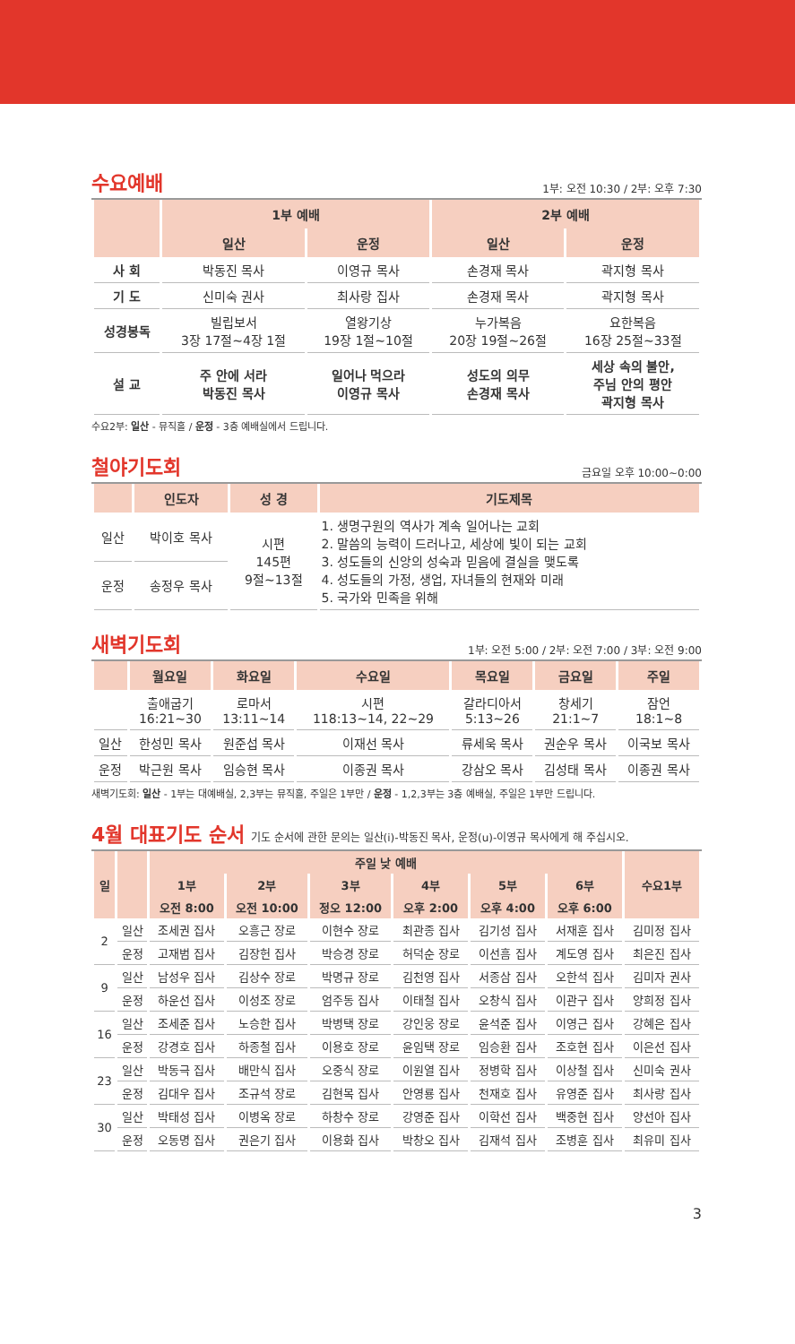수요예배
1부: 오전 10:30 / 2부: 오후 7:30
| | 1부 예배 | | 2부 예배 | |
| --- | --- | --- | --- | --- |
| | 일산 | 운정 | 일산 | 운정 |
| 사 회 | 박동진 목사 | 이영규 목사 | 손경재 목사 | 곽지형 목사 |
| 기 도 | 신미숙 권사 | 최사랑 집사 | 손경재 목사 | 곽지형 목사 |
| 성경봉독 | 빌립보서 3장 17절~4장 1절 | 열왕기상 19장 1절~10절 | 누가복음 20장 19절~26절 | 요한복음 16장 25절~33절 |
| 설 교 | 주 안에 서라 박동진 목사 | 일어나 먹으라 이영규 목사 | 성도의 의무 손경재 목사 | 세상 속의 불안, 주님 안의 평안 곽지형 목사 |
수요2부: 일산 - 뮤직홀 / 운정 - 3층 예배실에서 드립니다.
철야기도회
금요일 오후 10:00~0:00
| | 인도자 | 성 경 | 기도제목 |
| --- | --- | --- | --- |
| 일산 | 박이호 목사 | 시편 145편 9절~13절 | 1. 생명구원의 역사가 계속 일어나는 교회 2. 말씀의 능력이 드러나고, 세상에 빛이 되는 교회 3. 성도들의 신앙의 성숙과 믿음에 결실을 맺도록 4. 성도들의 가정, 생업, 자녀들의 현재와 미래 5. 국가와 민족을 위해 |
| 운정 | 송정우 목사 | | |
새벽기도회
1부: 오전 5:00 / 2부: 오전 7:00 / 3부: 오전 9:00
| | 월요일 | 화요일 | 수요일 | 목요일 | 금요일 | 주일 |
| --- | --- | --- | --- | --- | --- | --- |
| | 출애굽기 16:21~30 | 로마서 13:11~14 | 시편 118:13~14, 22~29 | 갈라디아서 5:13~26 | 창세기 21:1~7 | 잠언 18:1~8 |
| 일산 | 한성민 목사 | 원준섭 목사 | 이재선 목사 | 류세욱 목사 | 권순우 목사 | 이국보 목사 |
| 운정 | 박근원 목사 | 임승현 목사 | 이종권 목사 | 강삼오 목사 | 김성태 목사 | 이종권 목사 |
새벽기도회: 일산 - 1부는 대예배실, 2,3부는 뮤직홀, 주일은 1부만 / 운정 - 1,2,3부는 3층 예배실, 주일은 1부만 드립니다.
4월 대표기도 순서 기도 순서에 관한 문의는 일산(i)-박동진 목사, 운정(u)-이영규 목사에게 해 주십시오.
| 일 | | 주일 낮 예배 | | | | | | 수요1부 |
| --- | --- | --- | --- | --- | --- | --- | --- | --- |
| | | 1부 | 2부 | 3부 | 4부 | 5부 | 6부 | |
| | | 오전 8:00 | 오전 10:00 | 정오 12:00 | 오후 2:00 | 오후 4:00 | 오후 6:00 | |
| 2 | 일산 | 조세권 집사 | 오흥근 장로 | 이현수 장로 | 최관종 집사 | 김기성 집사 | 서재훈 집사 | 김미정 집사 |
| | 운정 | 고재범 집사 | 김장헌 집사 | 박승경 장로 | 허덕순 장로 | 이선흠 집사 | 계도영 집사 | 최은진 집사 |
| 9 | 일산 | 남성우 집사 | 김상수 장로 | 박명규 장로 | 김천영 집사 | 서종삼 집사 | 오한석 집사 | 김미자 권사 |
| | 운정 | 하운선 집사 | 이성조 장로 | 엄주동 집사 | 이태철 집사 | 오창식 집사 | 이관구 집사 | 양희정 집사 |
| 16 | 일산 | 조세준 집사 | 노승한 집사 | 박병택 장로 | 강인웅 장로 | 윤석준 집사 | 이영근 집사 | 강혜은 집사 |
| | 운정 | 강경호 집사 | 하종철 집사 | 이용호 장로 | 윤임택 장로 | 임승환 집사 | 조호현 집사 | 이은선 집사 |
| 23 | 일산 | 박동극 집사 | 배만식 집사 | 오중식 장로 | 이원열 집사 | 정병학 집사 | 이상철 집사 | 신미숙 권사 |
| | 운정 | 김대우 집사 | 조규석 장로 | 김현목 집사 | 안영룡 집사 | 천재호 집사 | 유영준 집사 | 최사랑 집사 |
| 30 | 일산 | 박태성 집사 | 이병옥 장로 | 하창수 장로 | 강영준 집사 | 이학선 집사 | 백중현 집사 | 양선아 집사 |
| | 운정 | 오동명 집사 | 권은기 집사 | 이용화 집사 | 박창오 집사 | 김재석 집사 | 조병훈 집사 | 최유미 집사 |
3